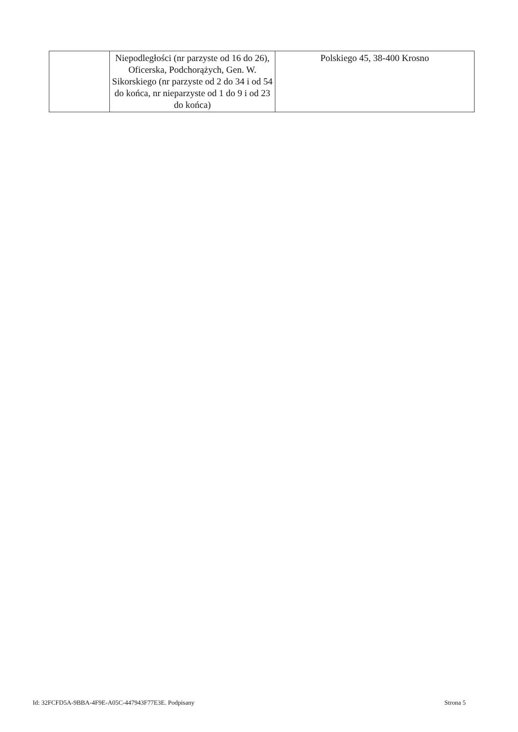| | Niepodległości (nr parzyste od 16 do 26), Oficerska, Podchorążych, Gen. W. Sikorskiego (nr parzyste od 2 do 34 i od 54 do końca, nr nieparzyste od 1 do 9 i od 23 do końca) | Polskiego 45, 38-400 Krosno |
Id: 32FCFD5A-9BBA-4F9E-A05C-447943F77E3E. Podpisany Strona 5